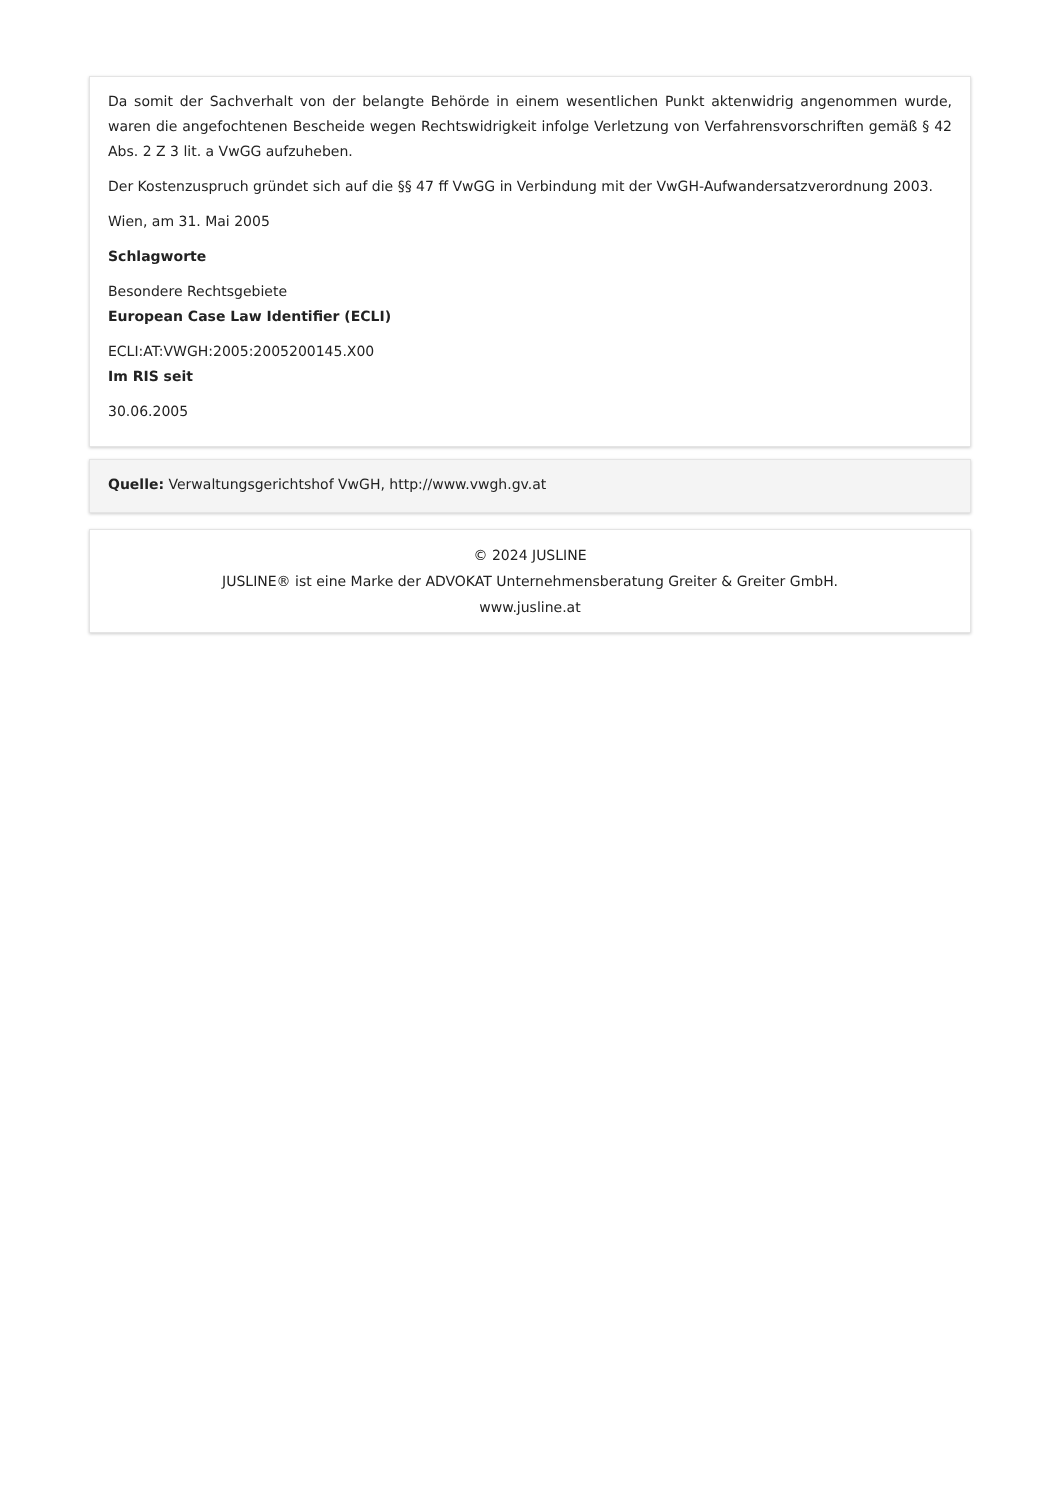Da somit der Sachverhalt von der belangte Behörde in einem wesentlichen Punkt aktenwidrig angenommen wurde, waren die angefochtenen Bescheide wegen Rechtswidrigkeit infolge Verletzung von Verfahrensvorschriften gemäß § 42 Abs. 2 Z 3 lit. a VwGG aufzuheben.
Der Kostenzuspruch gründet sich auf die §§ 47 ff VwGG in Verbindung mit der VwGH-Aufwandersatzverordnung 2003.
Wien, am 31. Mai 2005
Schlagworte
Besondere Rechtsgebiete
European Case Law Identifier (ECLI)
ECLI:AT:VWGH:2005:2005200145.X00
Im RIS seit
30.06.2005
Quelle: Verwaltungsgerichtshof VwGH, http://www.vwgh.gv.at
© 2024 JUSLINE
JUSLINE® ist eine Marke der ADVOKAT Unternehmensberatung Greiter & Greiter GmbH.
www.jusline.at